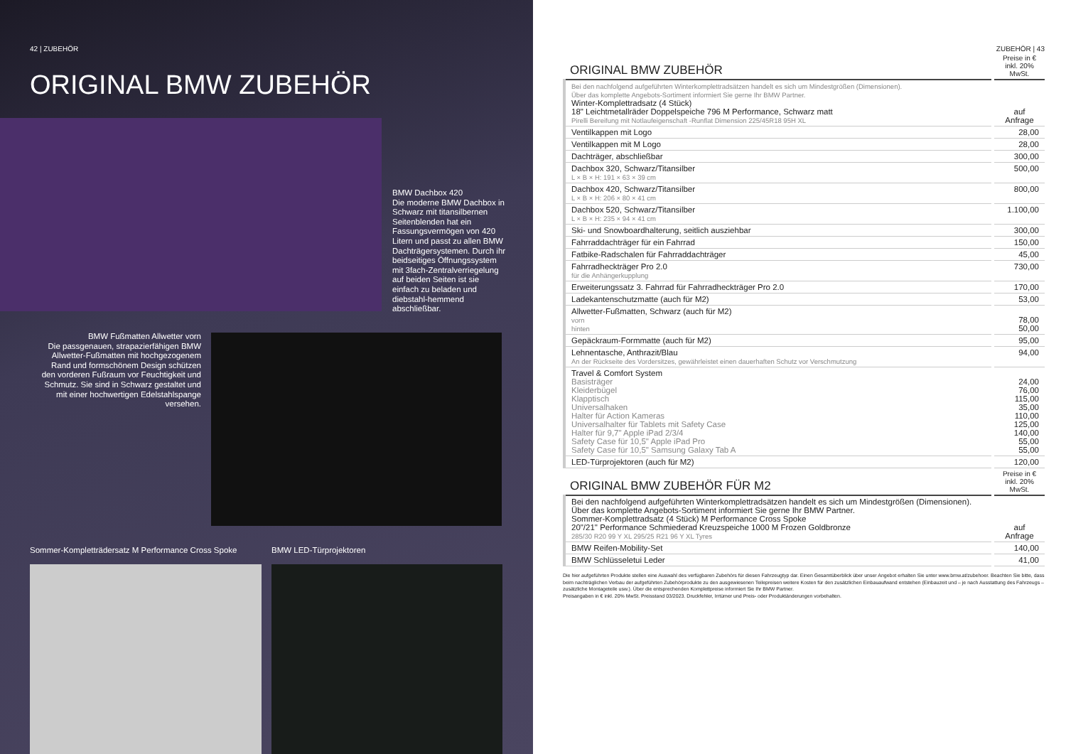42 | ZUBEHÖR
ORIGINAL BMW ZUBEHÖR
BMW Dachbox 420
Die moderne BMW Dachbox in Schwarz mit titansilbernen Seitenblenden hat ein Fassungsvermögen von 420 Litern und passt zu allen BMW Dachträgersystemen. Durch ihr beidseitiges Öffnungssystem mit 3fach-Zentralverriegelung auf beiden Seiten ist sie einfach zu beladen und diebstahl-hemmend abschließbar.
BMW Fußmatten Allwetter vorn
Die passgenauen, strapazierfähigen BMW Allwetter-Fußmatten mit hochgezogenem Rand und formschönem Design schützen den vorderen Fußraum vor Feuchtigkeit und Schmutz. Sie sind in Schwarz gestaltet und mit einer hochwertigen Edelstahlspange versehen.
Sommer-Kompletträdersatz M Performance Cross Spoke
BMW LED-Türprojektoren
ZUBEHÖR | 43
| ORIGINAL BMW ZUBEHÖR | Preise in € inkl. 20% MwSt. |
| Bei den nachfolgend aufgeführten Winterkomplettradsätzen handelt es sich um Mindestgrößen (Dimensionen). Über das komplette Angebots-Sortiment informiert Sie gerne Ihr BMW Partner. Winter-Komplettradsatz (4 Stück) 18" Leichtmetallräder Doppelspeiche 796 M Performance, Schwarz matt Pirelli Bereifung mit Notlaufeigenschaft -Runflat Dimension 225/45R18 95H XL | auf Anfrage |
| Ventilkappen mit Logo | 28,00 |
| Ventilkappen mit M Logo | 28,00 |
| Dachträger, abschließbar | 300,00 |
| Dachbox 320, Schwarz/Titansilber L × B × H: 191 × 63 × 39 cm | 500,00 |
| Dachbox 420, Schwarz/Titansilber L × B × H: 206 × 80 × 41 cm | 800,00 |
| Dachbox 520, Schwarz/Titansilber L × B × H: 235 × 94 × 41 cm | 1.100,00 |
| Ski- und Snowboardhalterung, seitlich ausziehbar | 300,00 |
| Fahrraddachträger für ein Fahrrad | 150,00 |
| Fatbike-Radschalen für Fahrraddachträger | 45,00 |
| Fahrradheckträger Pro 2.0 für die Anhängerkupplung | 730,00 |
| Erweiterungssatz 3. Fahrrad für Fahrradheckträger Pro 2.0 | 170,00 |
| Ladekantenschutzmatte (auch für M2) | 53,00 |
| Allwetter-Fußmatten, Schwarz (auch für M2) vorn hinten | 78,00 50,00 |
| Gepäckraum-Formmatte (auch für M2) | 95,00 |
| Lehnentasche, Anthrazit/Blau An der Rückseite des Vordersitzes, gewährleistet einen dauerhaften Schutz vor Verschmutzung | 94,00 |
| Travel & Comfort System Basisträger Kleiderbügel Klapptisch Universalhaken Halter für Action Kameras Universalhalter für Tablets mit Safety Case Halter für 9,7" Apple iPad 2/3/4 Safety Case für 10,5" Apple iPad Pro Safety Case für 10,5" Samsung Galaxy Tab A | 24,00 76,00 115,00 35,00 110,00 125,00 140,00 55,00 55,00 |
| LED-Türprojektoren (auch für M2) | 120,00 |
| ORIGINAL BMW ZUBEHÖR FÜR M2 | Preise in € inkl. 20% MwSt. |
| Bei den nachfolgend aufgeführten Winterkomplettradsätzen handelt es sich um Mindestgrößen (Dimensionen). Über das komplette Angebots-Sortiment informiert Sie gerne Ihr BMW Partner. Sommer-Komplettradsatz (4 Stück) M Performance Cross Spoke 20"/21" Performance Schmiederad Kreuzspeiche 1000 M Frozen Goldbronze 285/30 R20 99 Y XL 295/25 R21 96 Y XL Tyres | auf Anfrage |
| BMW Reifen-Mobility-Set | 140,00 |
| BMW Schlüsseletui Leder | 41,00 |
Die hier aufgeführten Produkte stellen eine Auswahl des verfügbaren Zubehörs für diesen Fahrzeugtyp dar. Einen Gesamtüberblick über unser Angebot erhalten Sie unter www.bmw.at/zubehoer. Beachten Sie bitte, dass beim nachträglichen Verbau der aufgeführten Zubehörprodukte zu den ausgewiesenen Teilepreisen weitere Kosten für den zusätzlichen Einbauaufwand entstehen (Einbauzeit und – je nach Ausstattung des Fahrzeugs – zusätzliche Montageteile usw.). Über die entsprechenden Komplettpreise informiert Sie Ihr BMW Partner.
Preisangaben in € inkl. 20% MwSt. Preisstand 03/2023. Druckfehler, Irrtümer und Preis- oder Produktänderungen vorbehalten.